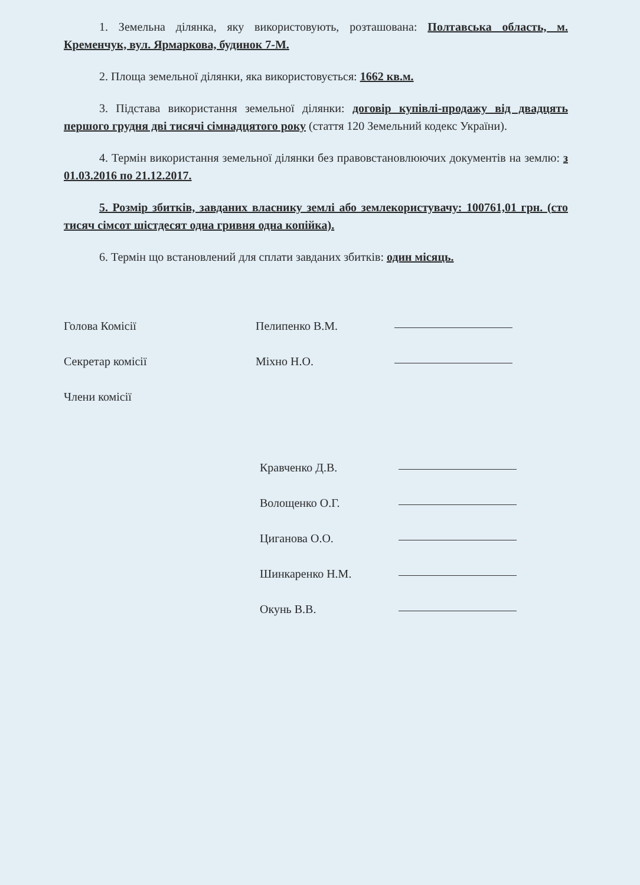1. Земельна ділянка, яку використовують, розташована: Полтавська область, м. Кременчук, вул. Ярмаркова, будинок 7-М.
2. Площа земельної ділянки, яка використовується: 1662 кв.м.
3. Підстава використання земельної ділянки: договір купівлі-продажу від двадцять першого грудня дві тисячі сімнадцятого року (стаття 120 Земельний кодекс України).
4. Термін використання земельної ділянки без правовстановлюючих документів на землю: з 01.03.2016 по 21.12.2017.
5. Розмір збитків, завданих власнику землі або землекористувачу: 100761,01 грн. (сто тисяч сімсот шістдесят одна гривня одна копійка).
6. Термін що встановлений для сплати завданих збитків: один місяць.
Голова Комісії
Пелипенко В.М.
Секретар комісії
Міхно Н.О.
Члени комісії
Кравченко Д.В.
Волощенко О.Г.
Циганова О.О.
Шинкаренко Н.М.
Окунь В.В.